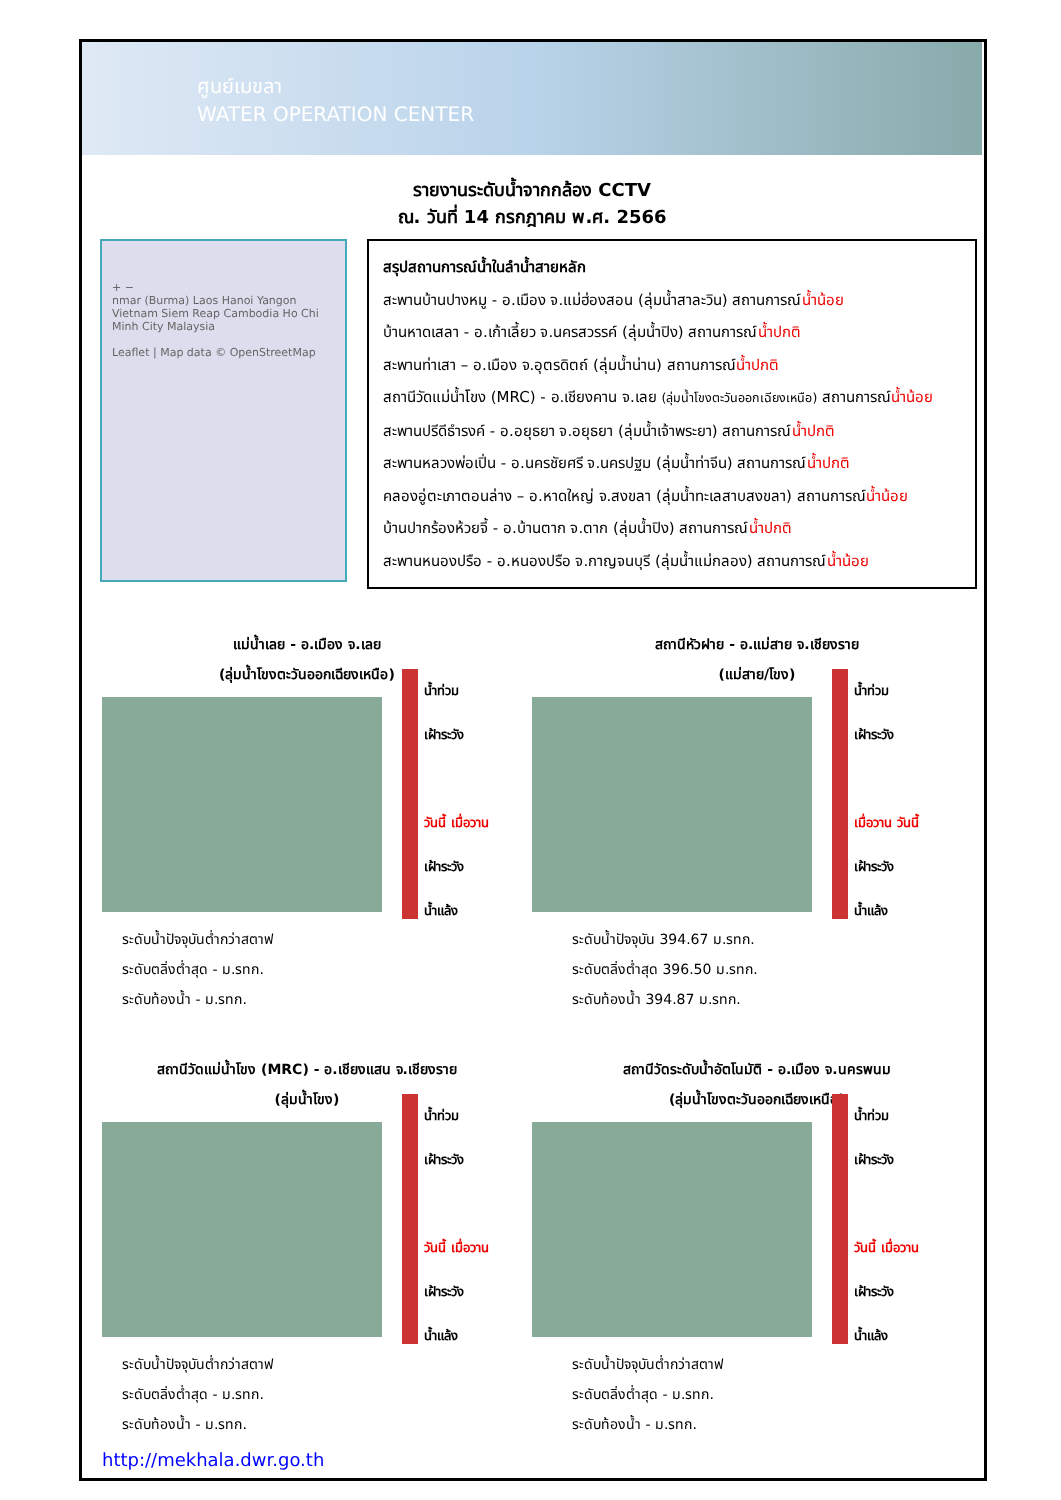ศูนย์เมขลา
WATER OPERATION CENTER
รายงานระดับน้ำจากกล้อง CCTV
ณ. วันที่ 14 กรกฎาคม พ.ศ. 2566
+ −
nmar (Burma) Laos Hanoi Yangon Vietnam Siem Reap Cambodia Ho Chi Minh City Malaysia
Leaflet | Map data © OpenStreetMap
สรุปสถานการณ์น้ำในลำน้ำสายหลัก
สะพานบ้านปางหมู - อ.เมือง จ.แม่ฮ่องสอน (ลุ่มน้ำสาละวิน) สถานการณ์น้ำน้อย
บ้านหาดเสลา - อ.เก้าเลี้ยว จ.นครสวรรค์ (ลุ่มน้ำปิง) สถานการณ์น้ำปกติ
สะพานท่าเสา – อ.เมือง จ.อุตรดิตถ์ (ลุ่มน้ำน่าน) สถานการณ์น้ำปกติ
สถานีวัดแม่น้ำโขง (MRC) - อ.เชียงคาน จ.เลย (ลุ่มน้ำโขงตะวันออกเฉียงเหนือ) สถานการณ์น้ำน้อย
สะพานปรีดีธำรงค์ - อ.อยุธยา จ.อยุธยา (ลุ่มน้ำเจ้าพระยา) สถานการณ์น้ำปกติ
สะพานหลวงพ่อเปิ่น - อ.นครชัยศรี จ.นครปฐม (ลุ่มน้ำท่าจีน) สถานการณ์น้ำปกติ
คลองอู่ตะเภาตอนล่าง – อ.หาดใหญ่ จ.สงขลา (ลุ่มน้ำทะเลสาบสงขลา) สถานการณ์น้ำน้อย
บ้านปากร้องห้วยจี้ - อ.บ้านตาก จ.ตาก (ลุ่มน้ำปิง) สถานการณ์น้ำปกติ
สะพานหนองปรือ - อ.หนองปรือ จ.กาญจนบุรี (ลุ่มน้ำแม่กลอง) สถานการณ์น้ำน้อย
แม่น้ำเลย - อ.เมือง จ.เลย
(ลุ่มน้ำโขงตะวันออกเฉียงเหนือ)
น้ำท่วม
เฝ้าระวัง
วันนี้ เมื่อวาน
เฝ้าระวัง
น้ำแล้ง
ระดับน้ำปัจจุบันต่ำกว่าสตาฟ
ระดับตลิ่งต่ำสุด - ม.รทก.
ระดับท้องน้ำ - ม.รทก.
สถานีหัวฝาย - อ.แม่สาย จ.เชียงราย
(แม่สาย/โขง)
น้ำท่วม
เฝ้าระวัง
เมื่อวาน วันนี้
เฝ้าระวัง
น้ำแล้ง
ระดับน้ำปัจจุบัน 394.67 ม.รทก.
ระดับตลิ่งต่ำสุด 396.50 ม.รทก.
ระดับท้องน้ำ 394.87 ม.รทก.
สถานีวัดแม่น้ำโขง (MRC) - อ.เชียงแสน จ.เชียงราย
(ลุ่มน้ำโขง)
น้ำท่วม
เฝ้าระวัง
วันนี้ เมื่อวาน
เฝ้าระวัง
น้ำแล้ง
ระดับน้ำปัจจุบันต่ำกว่าสตาฟ
ระดับตลิ่งต่ำสุด - ม.รทก.
ระดับท้องน้ำ - ม.รทก.
สถานีวัดระดับน้ำอัตโนมัติ - อ.เมือง จ.นครพนม
(ลุ่มน้ำโขงตะวันออกเฉียงเหนือ)
น้ำท่วม
เฝ้าระวัง
วันนี้ เมื่อวาน
เฝ้าระวัง
น้ำแล้ง
ระดับน้ำปัจจุบันต่ำกว่าสตาฟ
ระดับตลิ่งต่ำสุด - ม.รทก.
ระดับท้องน้ำ - ม.รทก.
http://mekhala.dwr.go.th